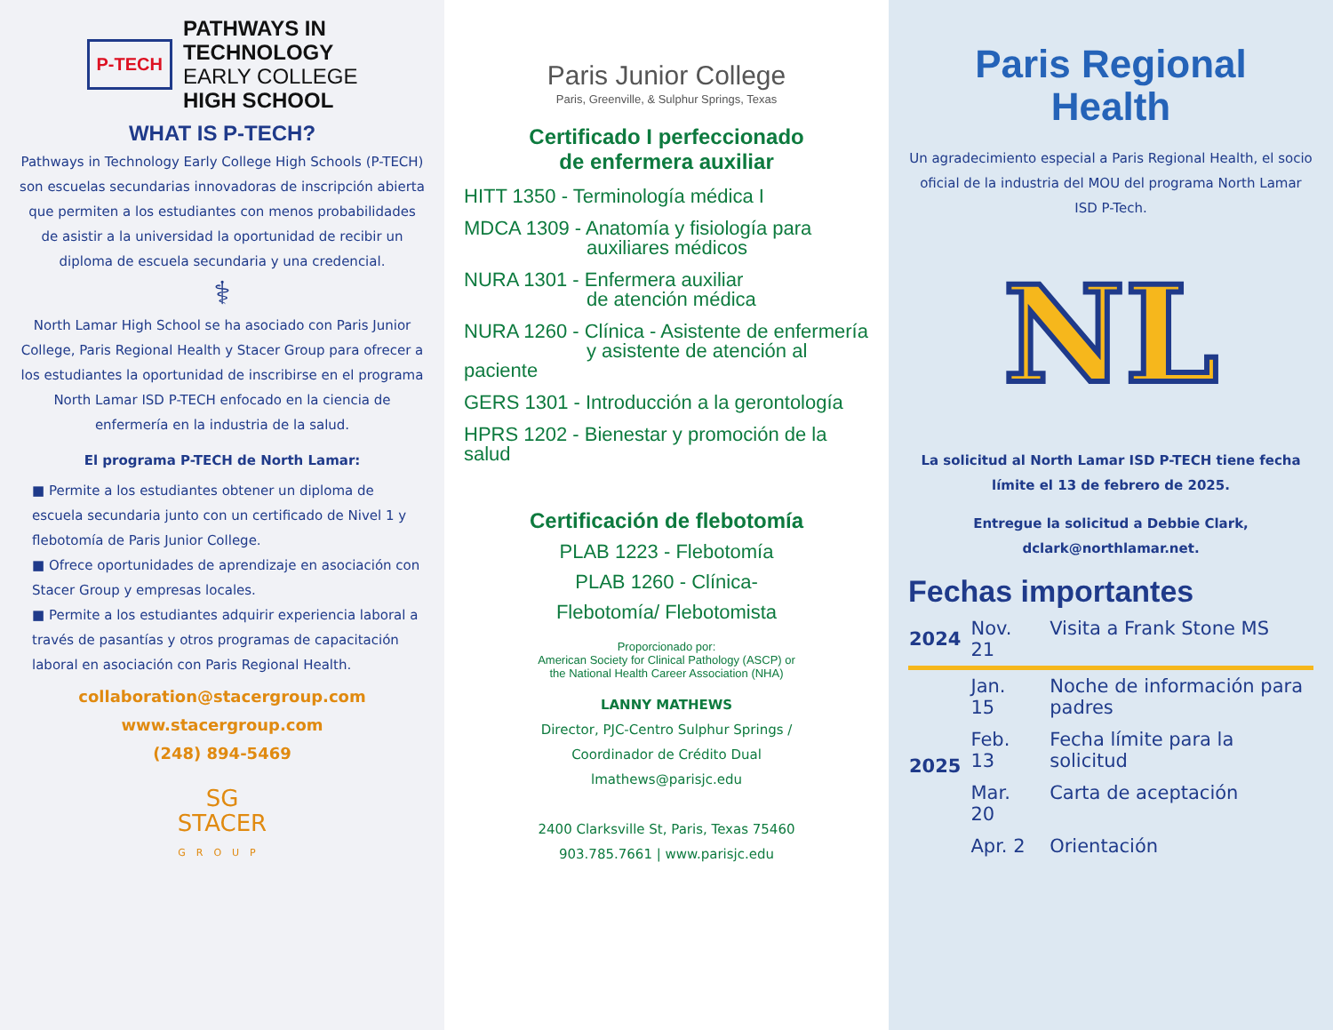P-TECH PATHWAYS IN
TECHNOLOGY
EARLY COLLEGE
HIGH SCHOOL
WHAT IS P-TECH?
Pathways in Technology Early College High Schools (P-TECH) son escuelas secundarias innovadoras de inscripción abierta que permiten a los estudiantes con menos probabilidades de asistir a la universidad la oportunidad de recibir un diploma de escuela secundaria y una credencial.
⚕
North Lamar High School se ha asociado con Paris Junior College, Paris Regional Health y Stacer Group para ofrecer a los estudiantes la oportunidad de inscribirse en el programa North Lamar ISD P-TECH enfocado en la ciencia de enfermería en la industria de la salud.
El programa P-TECH de North Lamar:
■ Permite a los estudiantes obtener un diploma de escuela secundaria junto con un certificado de Nivel 1 y flebotomía de Paris Junior College.
■ Ofrece oportunidades de aprendizaje en asociación con Stacer Group y empresas locales.
■ Permite a los estudiantes adquirir experiencia laboral a través de pasantías y otros programas de capacitación laboral en asociación con Paris Regional Health.
collaboration@stacergroup.com
www.stacergroup.com
(248) 894-5469
SG
STACER
GROUP
Paris Junior College
Paris, Greenville, & Sulphur Springs, Texas
Certificado I perfeccionado
de enfermera auxiliar
HITT 1350 - Terminología médica I
MDCA 1309 - Anatomía y fisiología para
auxiliares médicos
NURA 1301 - Enfermera auxiliar
de atención médica
NURA 1260 - Clínica - Asistente de enfermería
y asistente de atención al paciente
GERS 1301 - Introducción a la gerontología
HPRS 1202 - Bienestar y promoción de la salud
Certificación de flebotomía
PLAB 1223 - Flebotomía
PLAB 1260 - Clínica-
Flebotomía/ Flebotomista
Proporcionado por:
American Society for Clinical Pathology (ASCP) or
the National Health Career Association (NHA)
LANNY MATHEWS
Director, PJC-Centro Sulphur Springs /
Coordinador de Crédito Dual
lmathews@parisjc.edu
2400 Clarksville St, Paris, Texas 75460
903.785.7661 | www.parisjc.edu
Paris Regional
Health
Un agradecimiento especial a Paris Regional Health, el socio oficial de la industria del MOU del programa North Lamar ISD P-Tech.
NL
La solicitud al North Lamar ISD P-TECH tiene fecha límite el 13 de febrero de 2025.
Entregue la solicitud a Debbie Clark, dclark@northlamar.net.
Fechas importantes
| 2024 | Nov. 21 | Visita a Frank Stone MS |
| 2025 | Jan. 15 | Noche de información para padres |
| | Feb. 13 | Fecha límite para la solicitud |
| | Mar. 20 | Carta de aceptación |
| | Apr. 2 | Orientación |